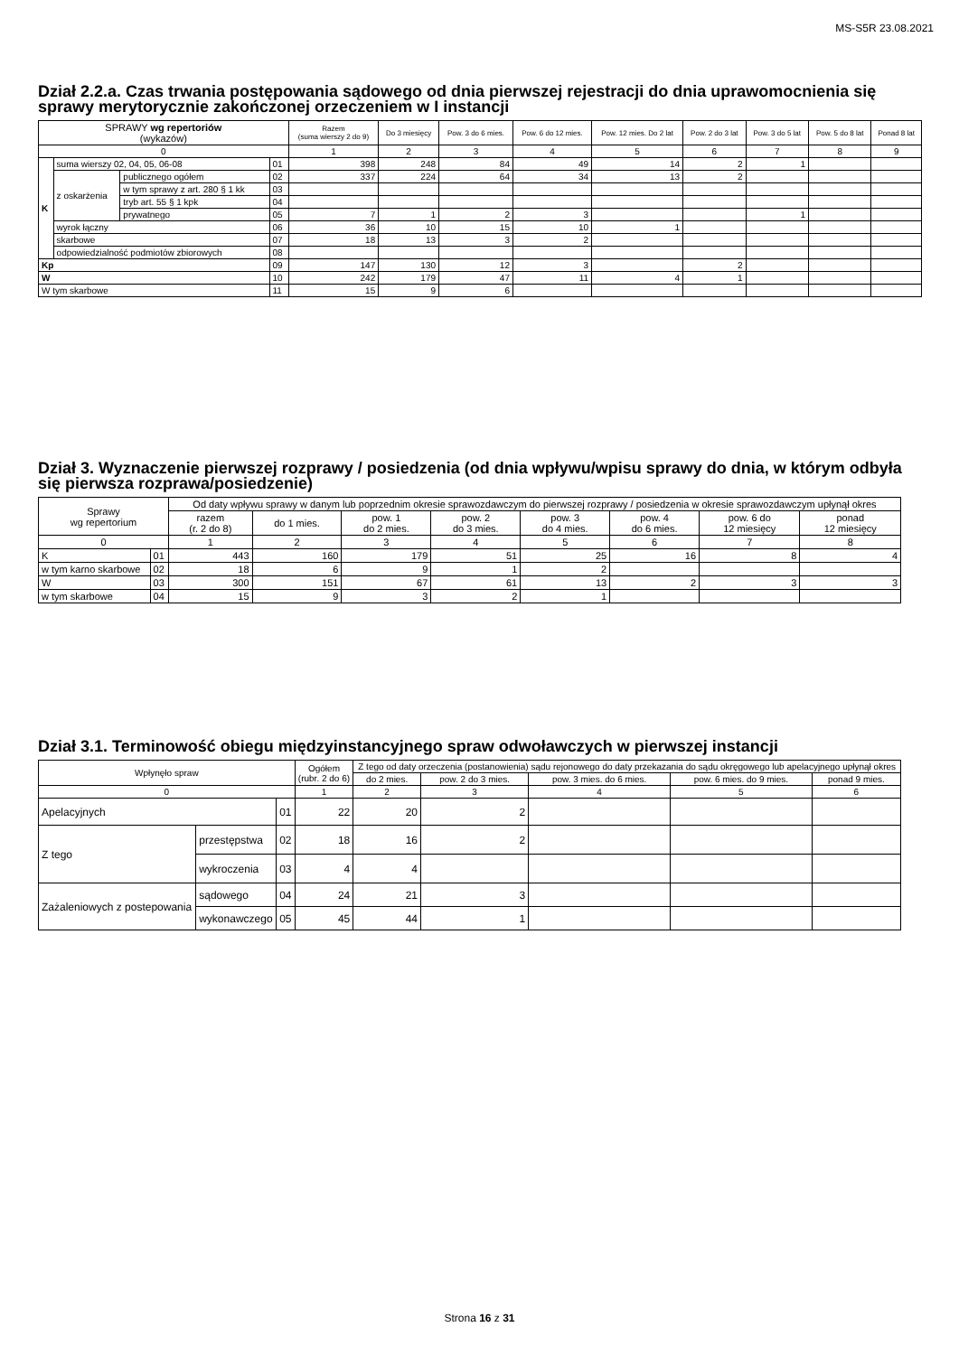MS-S5R 23.08.2021
Dział 2.2.a. Czas trwania postępowania sądowego od dnia pierwszej rejestracji do dnia uprawomocnienia się sprawy merytorycznie zakończonej orzeczeniem w I instancji
| SPRAWY wg repertoriów (wykazów) | | | | Razem (suma wierszy 2 do 9) | Do 3 miesięcy | Pow. 3 do 6 mies. | Pow. 6 do 12 mies. | Pow. 12 mies. Do 2 lat | Pow. 2 do 3 lat | Pow. 3 do 5 lat | Pow. 5 do 8 lat | Ponad 8 lat |
| --- | --- | --- | --- | --- | --- | --- | --- | --- | --- | --- | --- | --- |
| 0 | | | | 1 | 2 | 3 | 4 | 5 | 6 | 7 | 8 | 9 |
| K | suma wierszy 02, 04, 05, 06-08 | | 01 | 398 | 248 | 84 | 49 | 14 | 2 | 1 | | |
| | z oskarżenia | publicznego ogółem | 02 | 337 | 224 | 64 | 34 | 13 | 2 | | | |
| | | w tym sprawy z art. 280 § 1 kk | 03 | | | | | | | | | |
| | | tryb art. 55 § 1 kpk | 04 | | | | | | | | | |
| | | prywatnego | 05 | 7 | 1 | 2 | 3 | | | 1 | | |
| | wyrok łączny | | 06 | 36 | 10 | 15 | 10 | 1 | | | | |
| | skarbowe | | 07 | 18 | 13 | 3 | 2 | | | | | |
| | odpowiedzialność podmiotów zbiorowych | | 08 | | | | | | | | | |
| Kp | | | 09 | 147 | 130 | 12 | 3 | | 2 | | | |
| W | | | 10 | 242 | 179 | 47 | 11 | 4 | 1 | | | |
| W tym skarbowe | | | 11 | 15 | 9 | 6 | | | | | | |
Dział 3. Wyznaczenie pierwszej rozprawy / posiedzenia (od dnia wpływu/wpisu sprawy do dnia, w którym odbyła się pierwsza rozprawa/posiedzenie)
| Sprawy wg repertorium | | Od daty wpływu sprawy w danym lub poprzednim okresie sprawozdawczym do pierwszej rozprawy / posiedzenia w okresie sprawozdawczym upłynął okres | | | | | | | |
| --- | --- | --- | --- | --- | --- | --- | --- | --- | --- |
| | | razem (r. 2 do 8) | do 1 mies. | pow. 1 do 2 mies. | pow. 2 do 3 mies. | pow. 3 do 4 mies. | pow. 4 do 6 mies. | pow. 6 do 12 miesięcy | ponad 12 miesięcy |
| 0 | | 1 | 2 | 3 | 4 | 5 | 6 | 7 | 8 |
| K | 01 | 443 | 160 | 179 | 51 | 25 | 16 | 8 | 4 |
| w tym karno skarbowe | 02 | 18 | 6 | 9 | 1 | 2 | | | |
| W | 03 | 300 | 151 | 67 | 61 | 13 | 2 | 3 | 3 |
| w tym skarbowe | 04 | 15 | 9 | 3 | 2 | 1 | | | |
Dział 3.1. Terminowość obiegu międzyinstancyjnego spraw odwoławczych w pierwszej instancji
| Wpłynęło spraw | | | | Ogółem (rubr. 2 do 6) | Z tego od daty orzeczenia (postanowienia) sądu rejonowego do daty przekazania do sądu okręgowego lub apelacyjnego upłynął okres | | | | |
| --- | --- | --- | --- | --- | --- | --- | --- | --- | --- |
| | | | | | do 2 mies. | pow. 2 do 3 mies. | pow. 3 mies. do 6 mies. | pow. 6 mies. do 9 mies. | ponad 9 mies. |
| 0 | | | | 1 | 2 | 3 | 4 | 5 | 6 |
| Apelacyjnych | | | 01 | 22 | 20 | 2 | | | |
| Z tego | przestępstwa | | 02 | 18 | 16 | 2 | | | |
| | wykroczenia | | 03 | 4 | 4 | | | | |
| Zażaleniowych z postepowania | | sądowego | 04 | 24 | 21 | 3 | | | |
| | | wykonawczego | 05 | 45 | 44 | 1 | | | |
Strona 16 z 31